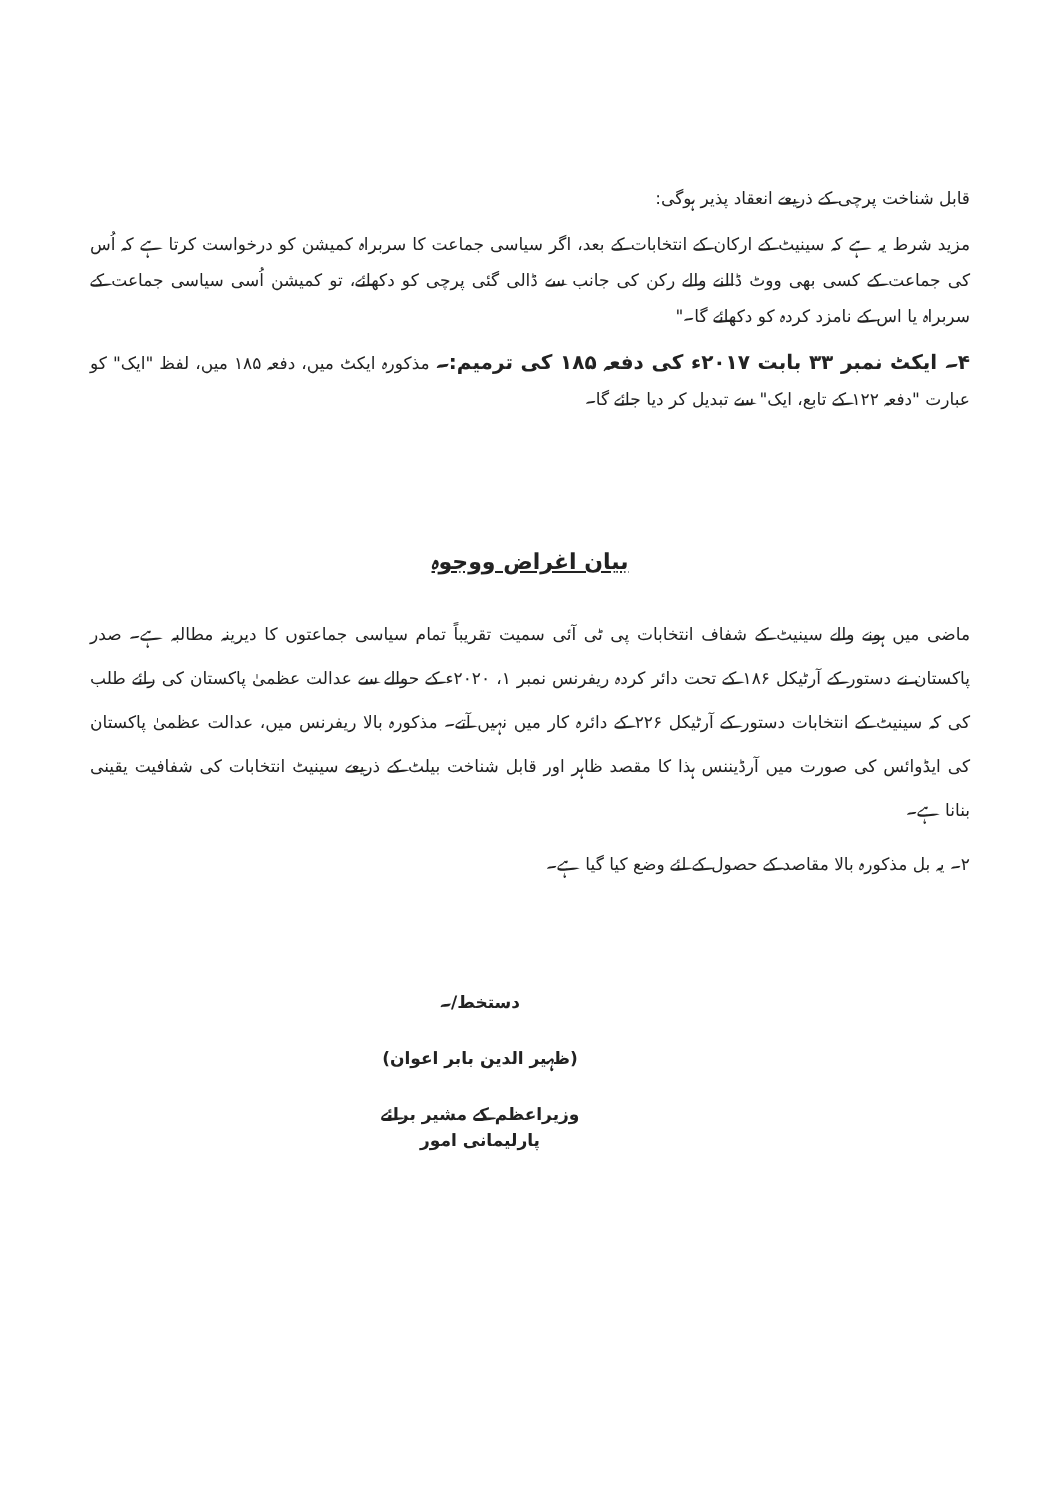قابل شناخت پرچی کے ذریعے انعقاد پذیر ہوگی:
مزید شرط یہ ہے کہ سینیٹ کے ارکان کے انتخابات کے بعد، اگر سیاسی جماعت کا سربراہ کمیشن کو درخواست کرتا ہے کہ اُس کی جماعت کے کسی بھی ووٹ ڈالنے والے رکن کی جانب سے ڈالی گئی پرچی کو دکھائے، تو کمیشن اُسی سیاسی جماعت کے سربراہ یا اس کے نامزد کردہ کو دکھائے گا۔"
۴۔ ایکٹ نمبر ۳۳ بابت ۲۰۱۷ء کی دفعہ ۱۸۵ کی ترمیم:۔ مذکورہ ایکٹ میں، دفعہ ۱۸۵ میں، لفظ "ایک" کو عبارت "دفعہ ۱۲۲ کے تابع، ایک" سے تبدیل کر دیا جائے گا۔
بیان اغراض ووجوہ
ماضی میں ہونے والے سینیٹ کے شفاف انتخابات پی ٹی آئی سمیت تقریباً تمام سیاسی جماعتوں کا دیرینہ مطالبہ ہے۔ صدر پاکستان نے دستور کے آرٹیکل ۱۸۶ کے تحت دائر کردہ ریفرنس نمبر ۱، ۲۰۲۰ء کے حوالے سے عدالت عظمیٰ پاکستان کی رائے طلب کی کہ سینیٹ کے انتخابات دستور کے آرٹیکل ۲۲۶ کے دائرہ کار میں نہیں آتے۔ مذکورہ بالا ریفرنس میں، عدالت عظمیٰ پاکستان کی ایڈوائس کی صورت میں آرڈیننس ہذا کا مقصد ظاہر اور قابل شناخت بیلٹ کے ذریعے سینیٹ انتخابات کی شفافیت یقینی بنانا ہے۔
۲۔ یہ بل مذکورہ بالا مقاصد کے حصول کے لئے وضع کیا گیا ہے۔
دستخط/۔
(ظہیر الدین بابر اعوان)
وزیراعظم کے مشیر برائے پارلیمانی امور